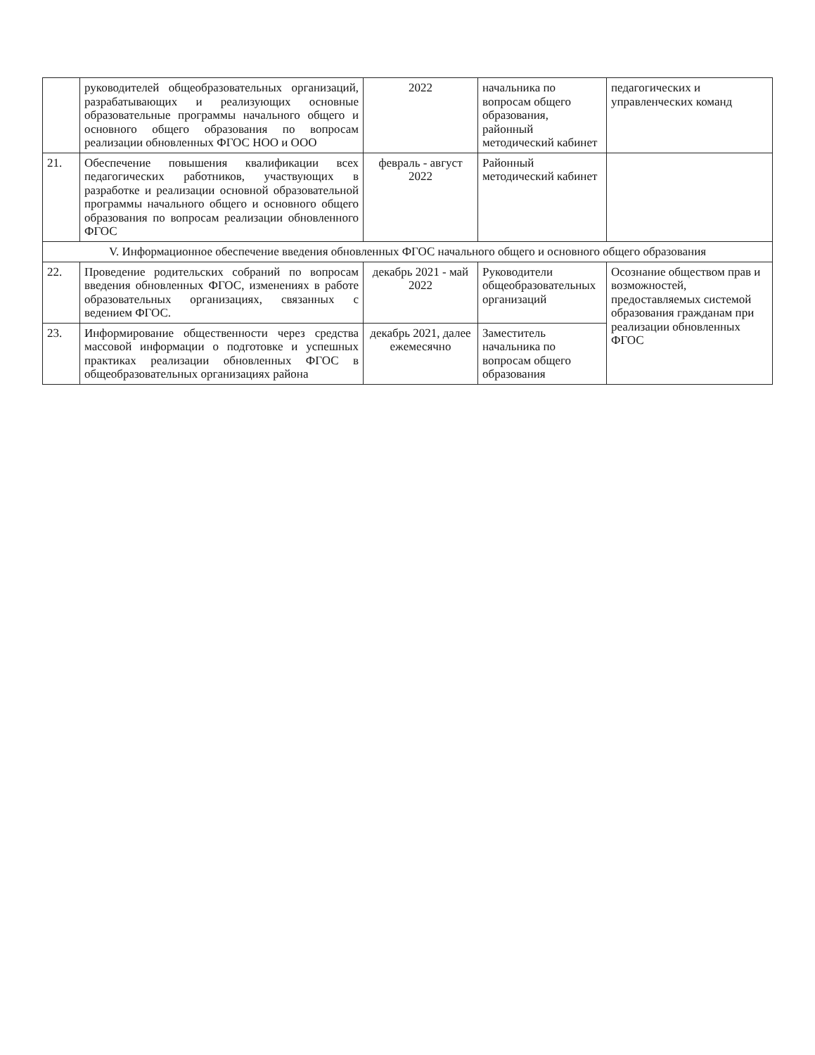| | руководителей общеобразовательных организаций, разрабатывающих и реализующих основные образовательные программы начального общего и основного общего образования по вопросам реализации обновленных ФГОС НОО и ООО | 2022 | начальника по вопросам общего образования, районный методический кабинет | педагогических и управленческих команд |
| 21. | Обеспечение повышения квалификации всех педагогических работников, участвующих в разработке и реализации основной образовательной программы начального общего и основного общего образования по вопросам реализации обновленного ФГОС | февраль - август 2022 | Районный методический кабинет | |
| V. Информационное обеспечение введения обновленных ФГОС начального общего и основного общего образования | | | | |
| 22. | Проведение родительских собраний по вопросам введения обновленных ФГОС, изменениях в работе образовательных организациях, связанных с ведением ФГОС. | декабрь 2021 - май 2022 | Руководители общеобразовательных организаций | Осознание обществом прав и возможностей, предоставляемых системой образования гражданам при реализации обновленных ФГОС |
| 23. | Информирование общественности через средства массовой информации о подготовке и успешных практиках реализации обновленных ФГОС в общеобразовательных организациях района | декабрь 2021, далее ежемесячно | Заместитель начальника по вопросам общего образования | |